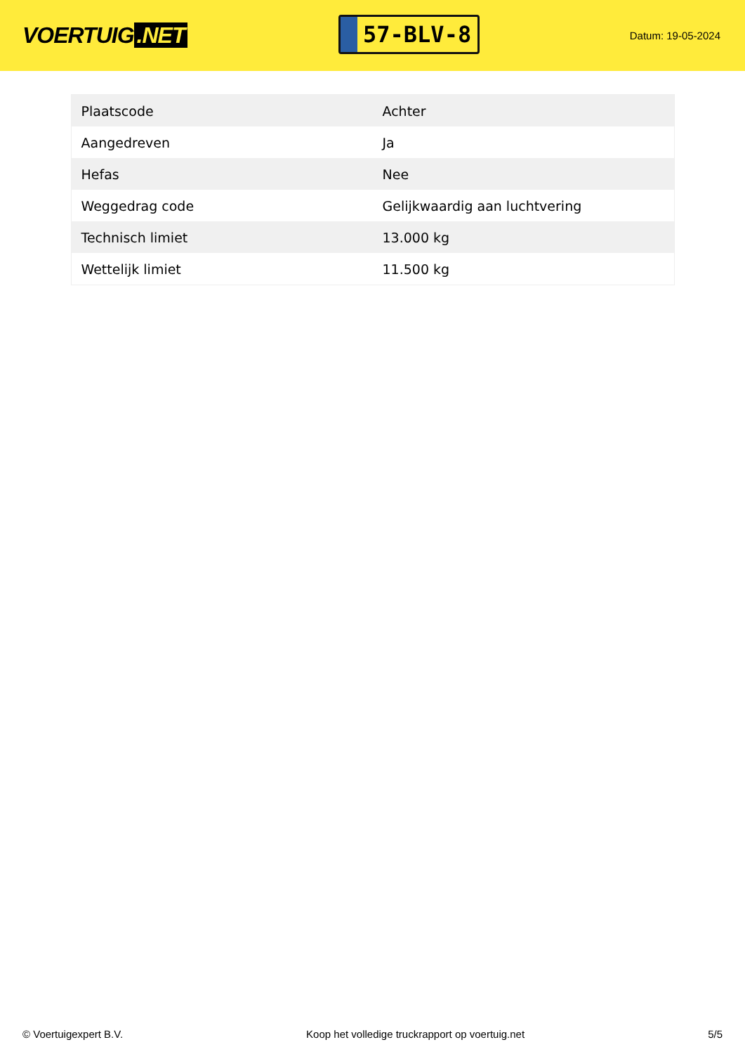VOERTUIG.NET
57-BLV-8
Datum: 19-05-2024
| Plaatscode | Achter |
| Aangedreven | Ja |
| Hefas | Nee |
| Weggedrag code | Gelijkwaardig aan luchtvering |
| Technisch limiet | 13.000 kg |
| Wettelijk limiet | 11.500 kg |
© Voertuigexpert B.V. Koop het volledige truckrapport op voertuig.net 5/5